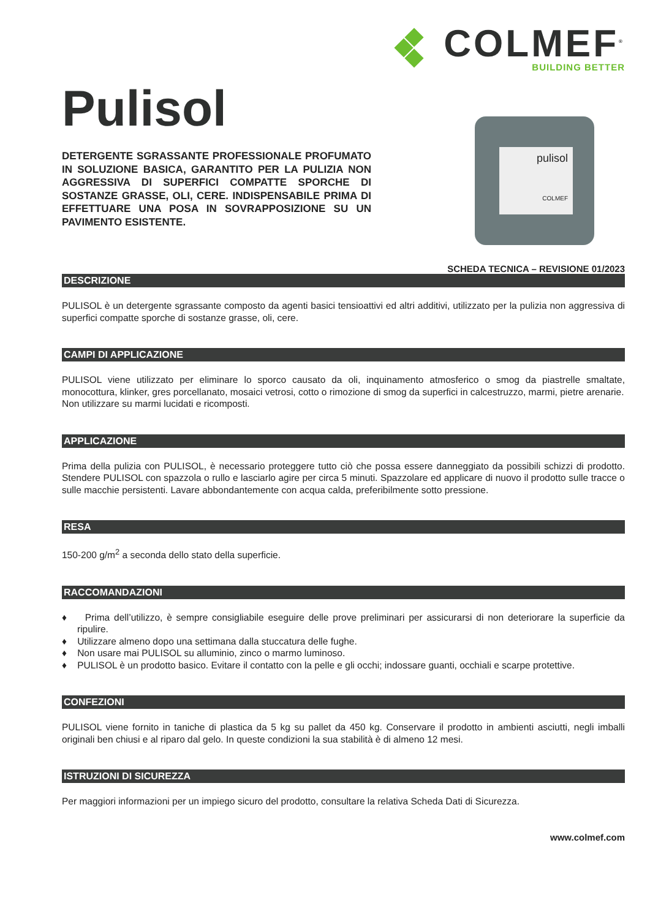COLMEF<sup>®</sup>
BUILDING BETTER
Pulisol
DETERGENTE SGRASSANTE PROFESSIONALE PROFUMATO IN SOLUZIONE BASICA, GARANTITO PER LA PULIZIA NON AGGRESSIVA DI SUPERFICI COMPATTE SPORCHE DI SOSTANZE GRASSE, OLI, CERE. INDISPENSABILE PRIMA DI EFFETTUARE UNA POSA IN SOVRAPPOSIZIONE SU UN PAVIMENTO ESISTENTE.
pulisol
COLMEF
SCHEDA TECNICA – REVISIONE 01/2023
DESCRIZIONE
PULISOL è un detergente sgrassante composto da agenti basici tensioattivi ed altri additivi, utilizzato per la pulizia non aggressiva di superfici compatte sporche di sostanze grasse, oli, cere.
CAMPI DI APPLICAZIONE
PULISOL viene utilizzato per eliminare lo sporco causato da oli, inquinamento atmosferico o smog da piastrelle smaltate, monocottura, klinker, gres porcellanato, mosaici vetrosi, cotto o rimozione di smog da superfici in calcestruzzo, marmi, pietre arenarie.
Non utilizzare su marmi lucidati e ricomposti.
APPLICAZIONE
Prima della pulizia con PULISOL, è necessario proteggere tutto ciò che possa essere danneggiato da possibili schizzi di prodotto. Stendere PULISOL con spazzola o rullo e lasciarlo agire per circa 5 minuti. Spazzolare ed applicare di nuovo il prodotto sulle tracce o sulle macchie persistenti. Lavare abbondantemente con acqua calda, preferibilmente sotto pressione.
RESA
150-200 g/m<sup>2</sup> a seconda dello stato della superficie.
RACCOMANDAZIONI
♦ Prima dell’utilizzo, è sempre consigliabile eseguire delle prove preliminari per assicurarsi di non deteriorare la superficie da ripulire.
♦ Utilizzare almeno dopo una settimana dalla stuccatura delle fughe.
♦ Non usare mai PULISOL su alluminio, zinco o marmo luminoso.
♦ PULISOL è un prodotto basico. Evitare il contatto con la pelle e gli occhi; indossare guanti, occhiali e scarpe protettive.
CONFEZIONI
PULISOL viene fornito in taniche di plastica da 5 kg su pallet da 450 kg. Conservare il prodotto in ambienti asciutti, negli imballi originali ben chiusi e al riparo dal gelo. In queste condizioni la sua stabilità è di almeno 12 mesi.
ISTRUZIONI DI SICUREZZA
Per maggiori informazioni per un impiego sicuro del prodotto, consultare la relativa Scheda Dati di Sicurezza.
www.colmef.com